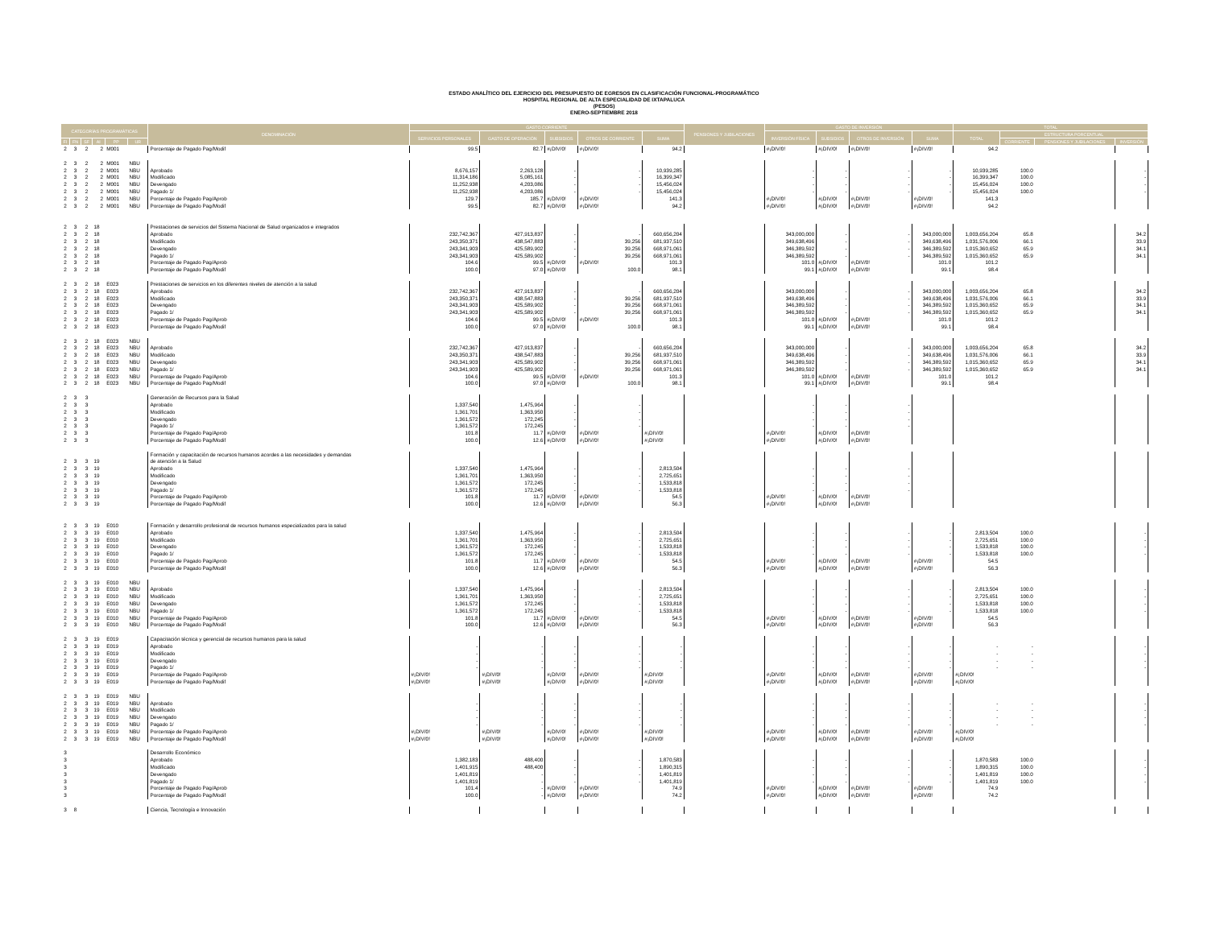ESTADO ANALÍTICO DEL EJERCICIO DEL PRESUPUESTO DE EGRESOS EN CLASIFICACIÓN FUNCIONAL-PROGRAMÁTICO
HOSPITAL REGIONAL DE ALTA ESPECIALIDAD DE IXTAPALUCA
(PESOS)
ENERO-SEPTIEMBRE 2018
| CATEGORÍAS PROGRAMÁTICAS | | | | | | DENOMINACIÓN | GASTO CORRIENTE | | | | | PENSIONES Y JUBILACIONES | GASTO DE INVERSIÓN | | | | TOTAL | | | | |
| --- | --- | --- | --- | --- | --- | --- | --- | --- | --- | --- | --- | --- | --- | --- | --- | --- | --- | --- | --- | --- | --- |
| | | | | | | | SERVICIOS PERSONALES | GASTO DE OPERACIÓN | SUBSIDIOS | OTROS DE CORRIENTE | SUMA | | INVERSIÓN FÍSICA | SUBSIDIOS | OTROS DE INVERSIÓN | SUMA | TOTAL | ESTRUCTURA PORCENTUAL | | | |
| FI | FN | SF | AI | PP | UR | | | | | | | | | | | | | CORRIENTE | PENSIONES Y JUBILACIONES | INVERSIÓN | |
| 2 | 3 | 2 | 2 | M001 | | Porcentaje de Pagado Pag/Modif | 99.5 | 82.7 | #¡DIV/0! | #¡DIV/0! | 94.2 | | #¡DIV/0! | #¡DIV/0! | #¡DIV/0! | #¡DIV/0! | 94.2 | | | | |
| 2 | 3 | 2 | 2 | M001 | NBU | | | | | | | | | | | | | | | | |
| 2 | 3 | 2 | 2 | M001 | NBU | Aprobado | 8,676,157 | 2,263,128 | - | - | 10,939,285 | | - | - | - | - | 10,939,285 | 100.0 | | - | |
| 2 | 3 | 2 | 2 | M001 | NBU | Modificado | 11,314,186 | 5,085,161 | - | - | 16,399,347 | | - | - | - | - | 16,399,347 | 100.0 | | - | |
| 2 | 3 | 2 | 2 | M001 | NBU | Devengado | 11,252,938 | 4,203,086 | - | - | 15,456,024 | | - | - | - | - | 15,456,024 | 100.0 | | - | |
| 2 | 3 | 2 | 2 | M001 | NBU | Pagado 1/ | 11,252,938 | 4,203,086 | - | - | 15,456,024 | | - | - | - | - | 15,456,024 | 100.0 | | - | |
| 2 | 3 | 2 | 2 | M001 | NBU | Porcentaje de Pagado Pag/Aprob | 129.7 | 185.7 | #¡DIV/0! | #¡DIV/0! | 141.3 | | #¡DIV/0! | #¡DIV/0! | #¡DIV/0! | #¡DIV/0! | 141.3 | | | | |
| 2 | 3 | 2 | 2 | M001 | NBU | Porcentaje de Pagado Pag/Modif | 99.5 | 82.7 | #¡DIV/0! | #¡DIV/0! | 94.2 | | #¡DIV/0! | #¡DIV/0! | #¡DIV/0! | #¡DIV/0! | 94.2 | | | | |
| 2 | 3 | 2 | 18 | | | Prestaciones de servicios del Sistema Nacional de Salud organizados e integrados | | | | | | | | | | | | | | | |
| 2 | 3 | 2 | 18 | | | Aprobado | 232,742,367 | 427,913,837 | - | - | 660,656,204 | | 343,000,000 | - | - | 343,000,000 | 1,003,656,204 | 65.8 | | 34.2 | |
| 2 | 3 | 2 | 18 | | | Modificado | 243,350,371 | 438,547,883 | - | 39,256 | 681,937,510 | | 349,638,496 | - | - | 349,638,496 | 1,031,576,006 | 66.1 | | 33.9 | |
| 2 | 3 | 2 | 18 | | | Devengado | 243,341,903 | 425,589,902 | - | 39,256 | 668,971,061 | | 346,389,592 | - | - | 346,389,592 | 1,015,360,652 | 65.9 | | 34.1 | |
| 2 | 3 | 2 | 18 | | | Pagado 1/ | 243,341,903 | 425,589,902 | - | 39,256 | 668,971,061 | | 346,389,592 | - | - | 346,389,592 | 1,015,360,652 | 65.9 | | 34.1 | |
| 2 | 3 | 2 | 18 | | | Porcentaje de Pagado Pag/Aprob | 104.6 | 99.5 | #¡DIV/0! | #¡DIV/0! | 101.3 | | 101.0 | #¡DIV/0! | #¡DIV/0! | 101.0 | 101.2 | | | | |
| 2 | 3 | 2 | 18 | | | Porcentaje de Pagado Pag/Modif | 100.0 | 97.0 | #¡DIV/0! | 100.0 | 98.1 | | 99.1 | #¡DIV/0! | #¡DIV/0! | 99.1 | 98.4 | | | | |
| 2 | 3 | 2 | 18 | E023 | | Prestaciones de servicios en los diferentes niveles de atención a la salud | | | | | | | | | | | | | | | |
| 2 | 3 | 2 | 18 | E023 | | Aprobado | 232,742,367 | 427,913,837 | - | - | 660,656,204 | | 343,000,000 | - | - | 343,000,000 | 1,003,656,204 | 65.8 | | 34.2 | |
| 2 | 3 | 2 | 18 | E023 | | Modificado | 243,350,371 | 438,547,883 | - | 39,256 | 681,937,510 | | 349,638,496 | - | - | 349,638,496 | 1,031,576,006 | 66.1 | | 33.9 | |
| 2 | 3 | 2 | 18 | E023 | | Devengado | 243,341,903 | 425,589,902 | - | 39,256 | 668,971,061 | | 346,389,592 | - | - | 346,389,592 | 1,015,360,652 | 65.9 | | 34.1 | |
| 2 | 3 | 2 | 18 | E023 | | Pagado 1/ | 243,341,903 | 425,589,902 | - | 39,256 | 668,971,061 | | 346,389,592 | - | - | 346,389,592 | 1,015,360,652 | 65.9 | | 34.1 | |
| 2 | 3 | 2 | 18 | E023 | | Porcentaje de Pagado Pag/Aprob | 104.6 | 99.5 | #¡DIV/0! | #¡DIV/0! | 101.3 | | 101.0 | #¡DIV/0! | #¡DIV/0! | 101.0 | 101.2 | | | | |
| 2 | 3 | 2 | 18 | E023 | | Porcentaje de Pagado Pag/Modif | 100.0 | 97.0 | #¡DIV/0! | 100.0 | 98.1 | | 99.1 | #¡DIV/0! | #¡DIV/0! | 99.1 | 98.4 | | | | |
| 2 | 3 | 2 | 18 | E023 | NBU | | | | | | | | | | | | | | | | |
| 2 | 3 | 2 | 18 | E023 | NBU | Aprobado | 232,742,367 | 427,913,837 | - | - | 660,656,204 | | 343,000,000 | - | - | 343,000,000 | 1,003,656,204 | 65.8 | | 34.2 | |
| 2 | 3 | 2 | 18 | E023 | NBU | Modificado | 243,350,371 | 438,547,883 | - | 39,256 | 681,937,510 | | 349,638,496 | - | - | 349,638,496 | 1,031,576,006 | 66.1 | | 33.9 | |
| 2 | 3 | 2 | 18 | E023 | NBU | Devengado | 243,341,903 | 425,589,902 | - | 39,256 | 668,971,061 | | 346,389,592 | - | - | 346,389,592 | 1,015,360,652 | 65.9 | | 34.1 | |
| 2 | 3 | 2 | 18 | E023 | NBU | Pagado 1/ | 243,341,903 | 425,589,902 | - | 39,256 | 668,971,061 | | 346,389,592 | - | - | 346,389,592 | 1,015,360,652 | 65.9 | | 34.1 | |
| 2 | 3 | 2 | 18 | E023 | NBU | Porcentaje de Pagado Pag/Aprob | 104.6 | 99.5 | #¡DIV/0! | #¡DIV/0! | 101.3 | | 101.0 | #¡DIV/0! | #¡DIV/0! | 101.0 | 101.2 | | | | |
| 2 | 3 | 2 | 18 | E023 | NBU | Porcentaje de Pagado Pag/Modif | 100.0 | 97.0 | #¡DIV/0! | 100.0 | 98.1 | | 99.1 | #¡DIV/0! | #¡DIV/0! | 99.1 | 98.4 | | | | |
| 2 | 3 | 3 | | | | Generación de Recursos para la Salud | | | | | | | | | | | | | | | |
| 2 | 3 | 3 | | | | Aprobado | 1,337,540 | 1,475,964 | - | - | | | - | - | - | | | | | | |
| 2 | 3 | 3 | | | | Modificado | 1,361,701 | 1,363,950 | - | - | | | - | - | - | | | | | | |
| 2 | 3 | 3 | | | | Devengado | 1,361,572 | 172,245 | - | - | | | - | - | - | | | | | | |
| 2 | 3 | 3 | | | | Pagado 1/ | 1,361,572 | 172,245 | - | - | | | - | - | - | | | | | | |
| 2 | 3 | 3 | | | | Porcentaje de Pagado Pag/Aprob | 101.8 | 11.7 | #¡DIV/0! | #¡DIV/0! | #¡DIV/0! | | #¡DIV/0! | #¡DIV/0! | #¡DIV/0! | | | | | | |
| 2 | 3 | 3 | | | | Porcentaje de Pagado Pag/Modif | 100.0 | 12.6 | #¡DIV/0! | #¡DIV/0! | #¡DIV/0! | | #¡DIV/0! | #¡DIV/0! | #¡DIV/0! | | | | | | |
| | | | | | | Formación y capacitación de recursos humanos acordes a las necesidades y demandas | | | | | | | | | | | | | | | |
| 2 | 3 | 3 | 19 | | | de atención a la Salud | | | | | | | | | | | | | | | |
| 2 | 3 | 3 | 19 | | | Aprobado | 1,337,540 | 1,475,964 | - | - | 2,813,504 | | - | - | - | | | | | | |
| 2 | 3 | 3 | 19 | | | Modificado | 1,361,701 | 1,363,950 | - | - | 2,725,651 | | - | - | - | | | | | | |
| 2 | 3 | 3 | 19 | | | Devengado | 1,361,572 | 172,245 | - | - | 1,533,818 | | - | - | - | | | | | | |
| 2 | 3 | 3 | 19 | | | Pagado 1/ | 1,361,572 | 172,245 | - | - | 1,533,818 | | - | - | - | | | | | | |
| 2 | 3 | 3 | 19 | | | Porcentaje de Pagado Pag/Aprob | 101.8 | 11.7 | #¡DIV/0! | #¡DIV/0! | 54.5 | | #¡DIV/0! | #¡DIV/0! | #¡DIV/0! | | | | | | |
| 2 | 3 | 3 | 19 | | | Porcentaje de Pagado Pag/Modif | 100.0 | 12.6 | #¡DIV/0! | #¡DIV/0! | 56.3 | | #¡DIV/0! | #¡DIV/0! | #¡DIV/0! | | | | | | |
| 2 | 3 | 3 | 19 | E010 | | Formación y desarrollo profesional de recursos humanos especializados para la salud | | | | | | | | | | | | | | | |
| 2 | 3 | 3 | 19 | E010 | | Aprobado | 1,337,540 | 1,475,964 | - | - | 2,813,504 | | - | - | - | - | 2,813,504 | 100.0 | | - | |
| 2 | 3 | 3 | 19 | E010 | | Modificado | 1,361,701 | 1,363,950 | - | - | 2,725,651 | | - | - | - | - | 2,725,651 | 100.0 | | - | |
| 2 | 3 | 3 | 19 | E010 | | Devengado | 1,361,572 | 172,245 | - | - | 1,533,818 | | - | - | - | - | 1,533,818 | 100.0 | | - | |
| 2 | 3 | 3 | 19 | E010 | | Pagado 1/ | 1,361,572 | 172,245 | - | - | 1,533,818 | | - | - | - | - | 1,533,818 | 100.0 | | - | |
| 2 | 3 | 3 | 19 | E010 | | Porcentaje de Pagado Pag/Aprob | 101.8 | 11.7 | #¡DIV/0! | #¡DIV/0! | 54.5 | | #¡DIV/0! | #¡DIV/0! | #¡DIV/0! | #¡DIV/0! | 54.5 | | | | |
| 2 | 3 | 3 | 19 | E010 | | Porcentaje de Pagado Pag/Modif | 100.0 | 12.6 | #¡DIV/0! | #¡DIV/0! | 56.3 | | #¡DIV/0! | #¡DIV/0! | #¡DIV/0! | #¡DIV/0! | 56.3 | | | | |
| 2 | 3 | 3 | 19 | E010 | NBU | | | | | | | | | | | | | | | | |
| 2 | 3 | 3 | 19 | E010 | NBU | Aprobado | 1,337,540 | 1,475,964 | - | - | 2,813,504 | | - | - | - | - | 2,813,504 | 100.0 | | - | |
| 2 | 3 | 3 | 19 | E010 | NBU | Modificado | 1,361,701 | 1,363,950 | - | - | 2,725,651 | | - | - | - | - | 2,725,651 | 100.0 | | - | |
| 2 | 3 | 3 | 19 | E010 | NBU | Devengado | 1,361,572 | 172,245 | - | - | 1,533,818 | | - | - | - | - | 1,533,818 | 100.0 | | - | |
| 2 | 3 | 3 | 19 | E010 | NBU | Pagado 1/ | 1,361,572 | 172,245 | - | - | 1,533,818 | | - | - | - | - | 1,533,818 | 100.0 | | - | |
| 2 | 3 | 3 | 19 | E010 | NBU | Porcentaje de Pagado Pag/Aprob | 101.8 | 11.7 | #¡DIV/0! | #¡DIV/0! | 54.5 | | #¡DIV/0! | #¡DIV/0! | #¡DIV/0! | #¡DIV/0! | 54.5 | | | | |
| 2 | 3 | 3 | 19 | E010 | NBU | Porcentaje de Pagado Pag/Modif | 100.0 | 12.6 | #¡DIV/0! | #¡DIV/0! | 56.3 | | #¡DIV/0! | #¡DIV/0! | #¡DIV/0! | #¡DIV/0! | 56.3 | | | | |
| 2 | 3 | 3 | 19 | E019 | | Capacitación técnica y gerencial de recursos humanos para la salud | | | | | | | | | | | | | | | |
| 2 | 3 | 3 | 19 | E019 | | Aprobado | - | - | - | - | - | | - | - | - | - | - | - | | - | |
| 2 | 3 | 3 | 19 | E019 | | Modificado | - | - | - | - | - | | - | - | - | - | - | - | | - | |
| 2 | 3 | 3 | 19 | E019 | | Devengado | - | - | - | - | - | | - | - | - | - | - | - | | - | |
| 2 | 3 | 3 | 19 | E019 | | Pagado 1/ | - | - | - | - | - | | - | - | - | - | - | - | | - | |
| 2 | 3 | 3 | 19 | E019 | | Porcentaje de Pagado Pag/Aprob | #¡DIV/0! | #¡DIV/0! | #¡DIV/0! | #¡DIV/0! | #¡DIV/0! | | #¡DIV/0! | #¡DIV/0! | #¡DIV/0! | #¡DIV/0! | #¡DIV/0! | | | | |
| 2 | 3 | 3 | 19 | E019 | | Porcentaje de Pagado Pag/Modif | #¡DIV/0! | #¡DIV/0! | #¡DIV/0! | #¡DIV/0! | #¡DIV/0! | | #¡DIV/0! | #¡DIV/0! | #¡DIV/0! | #¡DIV/0! | #¡DIV/0! | | | | |
| 2 | 3 | 3 | 19 | E019 | NBU | | | | | | | | | | | | | | | | |
| 2 | 3 | 3 | 19 | E019 | NBU | Aprobado | - | - | - | - | - | | - | - | - | - | - | - | | - | |
| 2 | 3 | 3 | 19 | E019 | NBU | Modificado | - | - | - | - | - | | - | - | - | - | - | - | | - | |
| 2 | 3 | 3 | 19 | E019 | NBU | Devengado | - | - | - | - | - | | - | - | - | - | - | - | | - | |
| 2 | 3 | 3 | 19 | E019 | NBU | Pagado 1/ | - | - | - | - | - | | - | - | - | - | - | - | | - | |
| 2 | 3 | 3 | 19 | E019 | NBU | Porcentaje de Pagado Pag/Aprob | #¡DIV/0! | #¡DIV/0! | #¡DIV/0! | #¡DIV/0! | #¡DIV/0! | | #¡DIV/0! | #¡DIV/0! | #¡DIV/0! | #¡DIV/0! | #¡DIV/0! | | | | |
| 2 | 3 | 3 | 19 | E019 | NBU | Porcentaje de Pagado Pag/Modif | #¡DIV/0! | #¡DIV/0! | #¡DIV/0! | #¡DIV/0! | #¡DIV/0! | | #¡DIV/0! | #¡DIV/0! | #¡DIV/0! | #¡DIV/0! | #¡DIV/0! | | | | |
| 3 | | | | | | Desarrollo Económico | | | | | | | | | | | | | | | |
| 3 | | | | | | Aprobado | 1,382,183 | 488,400 | - | - | 1,870,583 | | - | - | - | - | 1,870,583 | 100.0 | | - | |
| 3 | | | | | | Modificado | 1,401,915 | 488,400 | - | - | 1,890,315 | | - | - | - | - | 1,890,315 | 100.0 | | - | |
| 3 | | | | | | Devengado | 1,401,819 | - | - | - | 1,401,819 | | - | - | - | - | 1,401,819 | 100.0 | | - | |
| 3 | | | | | | Pagado 1/ | 1,401,819 | - | - | - | 1,401,819 | | - | - | - | - | 1,401,819 | 100.0 | | - | |
| 3 | | | | | | Porcentaje de Pagado Pag/Aprob | 101.4 | - | #¡DIV/0! | #¡DIV/0! | 74.9 | | #¡DIV/0! | #¡DIV/0! | #¡DIV/0! | #¡DIV/0! | 74.9 | | | | |
| 3 | | | | | | Porcentaje de Pagado Pag/Modif | 100.0 | - | #¡DIV/0! | #¡DIV/0! | 74.2 | | #¡DIV/0! | #¡DIV/0! | #¡DIV/0! | #¡DIV/0! | 74.2 | | | | |
| 3 | 8 | | | | | Ciencia, Tecnología e Innovación | | | | | | | | | | | | | | | |